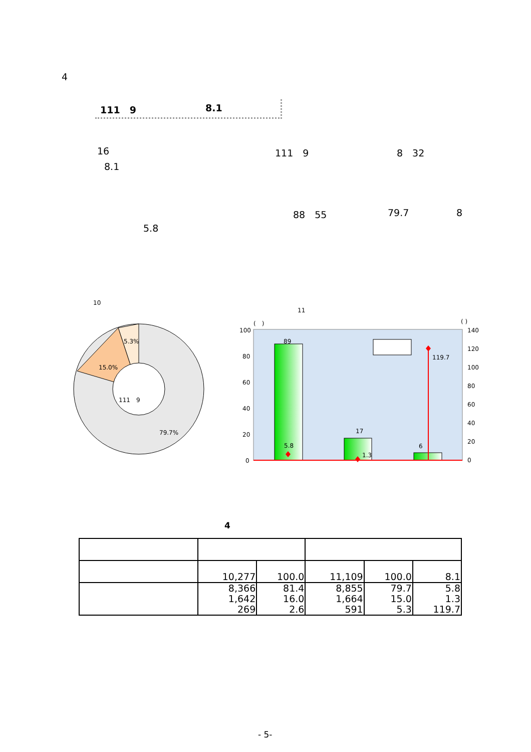4
111　9 8.1
16 111　9 8　32
8.1
88　55 79.7 8
5.8
10
5.3%
15.0%
111　9
79.7%
11
(　)
( )
89
5.8
17
1.3
6
119.7
100
80
60
40
20
0
140
120
100
80
60
40
20
0
4
| | 10,277 | 100.0 | 11,109 | 100.0 | 8.1 |
| | 8,366 | 81.4 | 8,855 | 79.7 | 5.8 |
| | 1,642 | 16.0 | 1,664 | 15.0 | 1.3 |
| | 269 | 2.6 | 591 | 5.3 | 119.7 |
- 5-